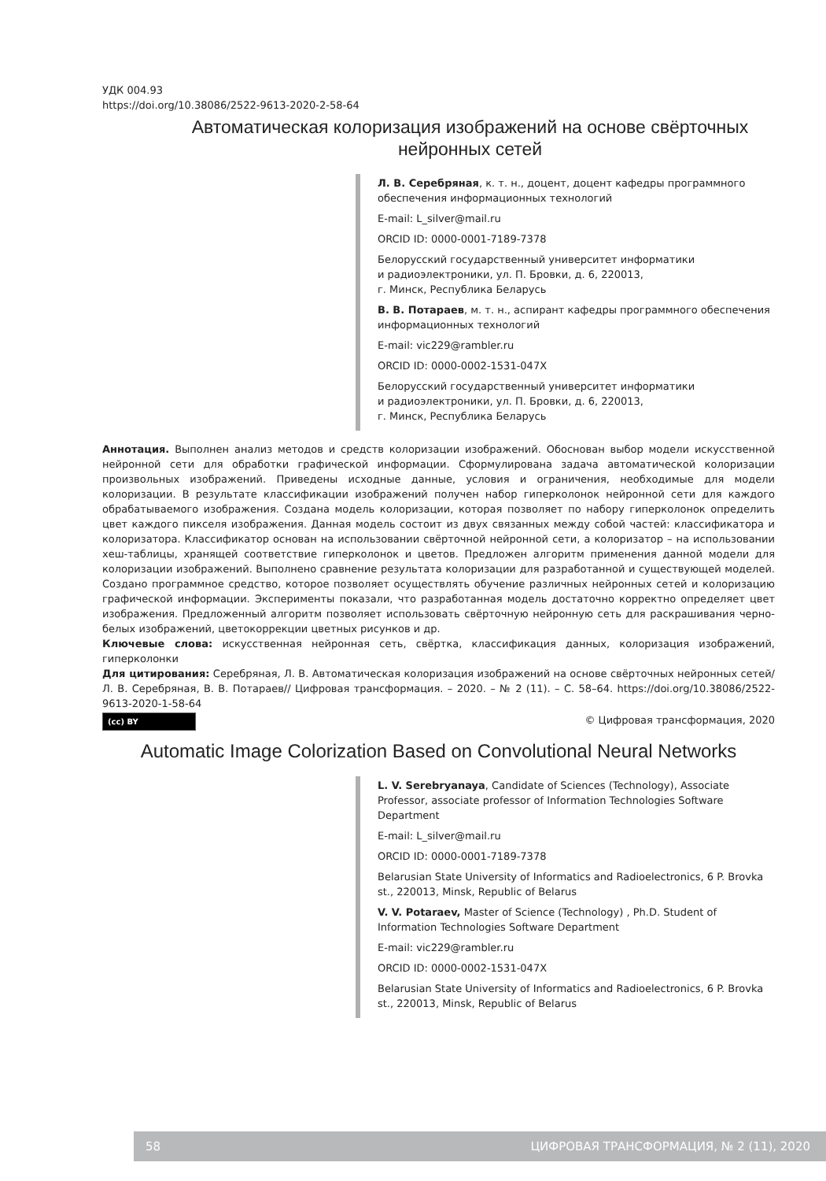УДК 004.93
https://doi.org/10.38086/2522-9613-2020-2-58-64
Автоматическая колоризация изображений на основе свёрточных нейронных сетей
Л. В. Серебряная, к. т. н., доцент, доцент кафедры программного обеспечения информационных технологий
E-mail: L_silver@mail.ru
ORCID ID: 0000-0001-7189-7378
Белорусский государственный университет информатики
и радиоэлектроники, ул. П. Бровки, д. 6, 220013,
г. Минск, Республика Беларусь
В. В. Потараев, м. т. н., аспирант кафедры программного обеспечения информационных технологий
E-mail: vic229@rambler.ru
ORCID ID: 0000-0002-1531-047X
Белорусский государственный университет информатики
и радиоэлектроники, ул. П. Бровки, д. 6, 220013,
г. Минск, Республика Беларусь
Аннотация. Выполнен анализ методов и средств колоризации изображений. Обоснован выбор модели искусственной нейронной сети для обработки графической информации. Сформулирована задача автоматической колоризации произвольных изображений. Приведены исходные данные, условия и ограничения, необходимые для модели колоризации. В результате классификации изображений получен набор гиперколонок нейронной сети для каждого обрабатываемого изображения. Создана модель колоризации, которая позволяет по набору гиперколонок определить цвет каждого пикселя изображения. Данная модель состоит из двух связанных между собой частей: классификатора и колоризатора. Классификатор основан на использовании свёрточной нейронной сети, а колоризатор – на использовании хеш-таблицы, хранящей соответствие гиперколонок и цветов. Предложен алгоритм применения данной модели для колоризации изображений. Выполнено сравнение результата колоризации для разработанной и существующей моделей. Создано программное средство, которое позволяет осуществлять обучение различных нейронных сетей и колоризацию графической информации. Эксперименты показали, что разработанная модель достаточно корректно определяет цвет изображения. Предложенный алгоритм позволяет использовать свёрточную нейронную сеть для раскрашивания черно-белых изображений, цветокоррекции цветных рисунков и др.
Ключевые слова: искусственная нейронная сеть, свёртка, классификация данных, колоризация изображений, гиперколонки
Для цитирования: Серебряная, Л. В. Автоматическая колоризация изображений на основе свёрточных нейронных сетей/ Л. В. Серебряная, В. В. Потараев// Цифровая трансформация. – 2020. – № 2 (11). – С. 58–64. https://doi.org/10.38086/2522-9613-2020-1-58-64
(cc) BY © Цифровая трансформация, 2020
Automatic Image Colorization Based on Convolutional Neural Networks
L. V. Serebryanaya, Candidate of Sciences (Technology), Associate Professor, associate professor of Information Technologies Software Department
E-mail: L_silver@mail.ru
ORCID ID: 0000-0001-7189-7378
Belarusian State University of Informatics and Radioelectronics, 6 P. Brovka st., 220013, Minsk, Republic of Belarus
V. V. Potaraev, Master of Science (Technology) , Ph.D. Student of Information Technologies Software Department
E-mail: vic229@rambler.ru
ORCID ID: 0000-0002-1531-047X
Belarusian State University of Informatics and Radioelectronics, 6 P. Brovka st., 220013, Minsk, Republic of Belarus
58 ЦИФРОВАЯ ТРАНСФОРМАЦИЯ, № 2 (11), 2020